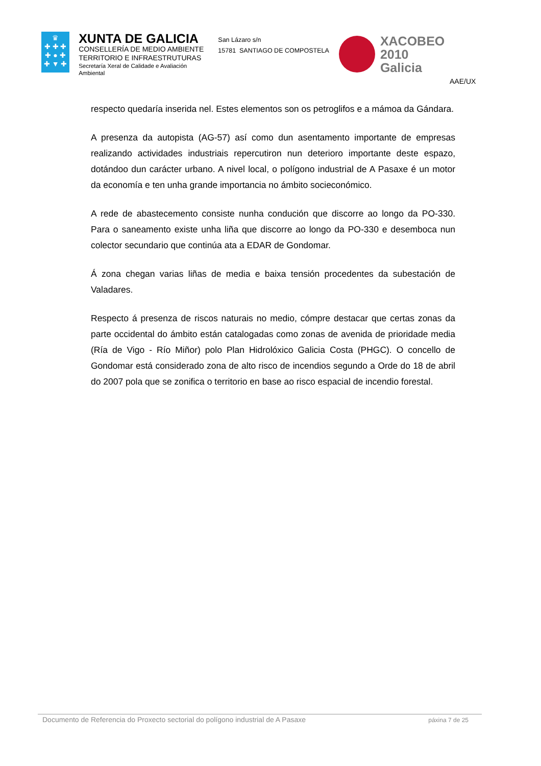♛
✚ ✚ ✚
✚ ● ✚
✚ ▼ ✚
XUNTA DE GALICIA
CONSELLERÍA DE MEDIO AMBIENTE
TERRITORIO E INFRAESTRUTURAS
Secretaría Xeral de Calidade e Avaliación
Ambiental
San Lázaro s/n
15781 SANTIAGO DE COMPOSTELA
XACOBEO 2010
Galicia
AAE/UX
respecto quedaría inserida nel. Estes elementos son os petroglifos e a mámoa da Gándara.
A presenza da autopista (AG-57) así como dun asentamento importante de empresas realizando actividades industriais repercutiron nun deterioro importante deste espazo, dotándoo dun carácter urbano. A nivel local, o polígono industrial de A Pasaxe é un motor da economía e ten unha grande importancia no ámbito socieconómico.
A rede de abastecemento consiste nunha condución que discorre ao longo da PO-330. Para o saneamento existe unha liña que discorre ao longo da PO-330 e desemboca nun colector secundario que continúa ata a EDAR de Gondomar.
Á zona chegan varias liñas de media e baixa tensión procedentes da subestación de Valadares.
Respecto á presenza de riscos naturais no medio, cómpre destacar que certas zonas da parte occidental do ámbito están catalogadas como zonas de avenida de prioridade media (Ría de Vigo - Río Miñor) polo Plan Hidrolóxico Galicia Costa (PHGC). O concello de Gondomar está considerado zona de alto risco de incendios segundo a Orde do 18 de abril do 2007 pola que se zonifica o territorio en base ao risco espacial de incendio forestal.
Documento de Referencia do Proxecto sectorial do polígono industrial de A Pasaxe páxina 7 de 25